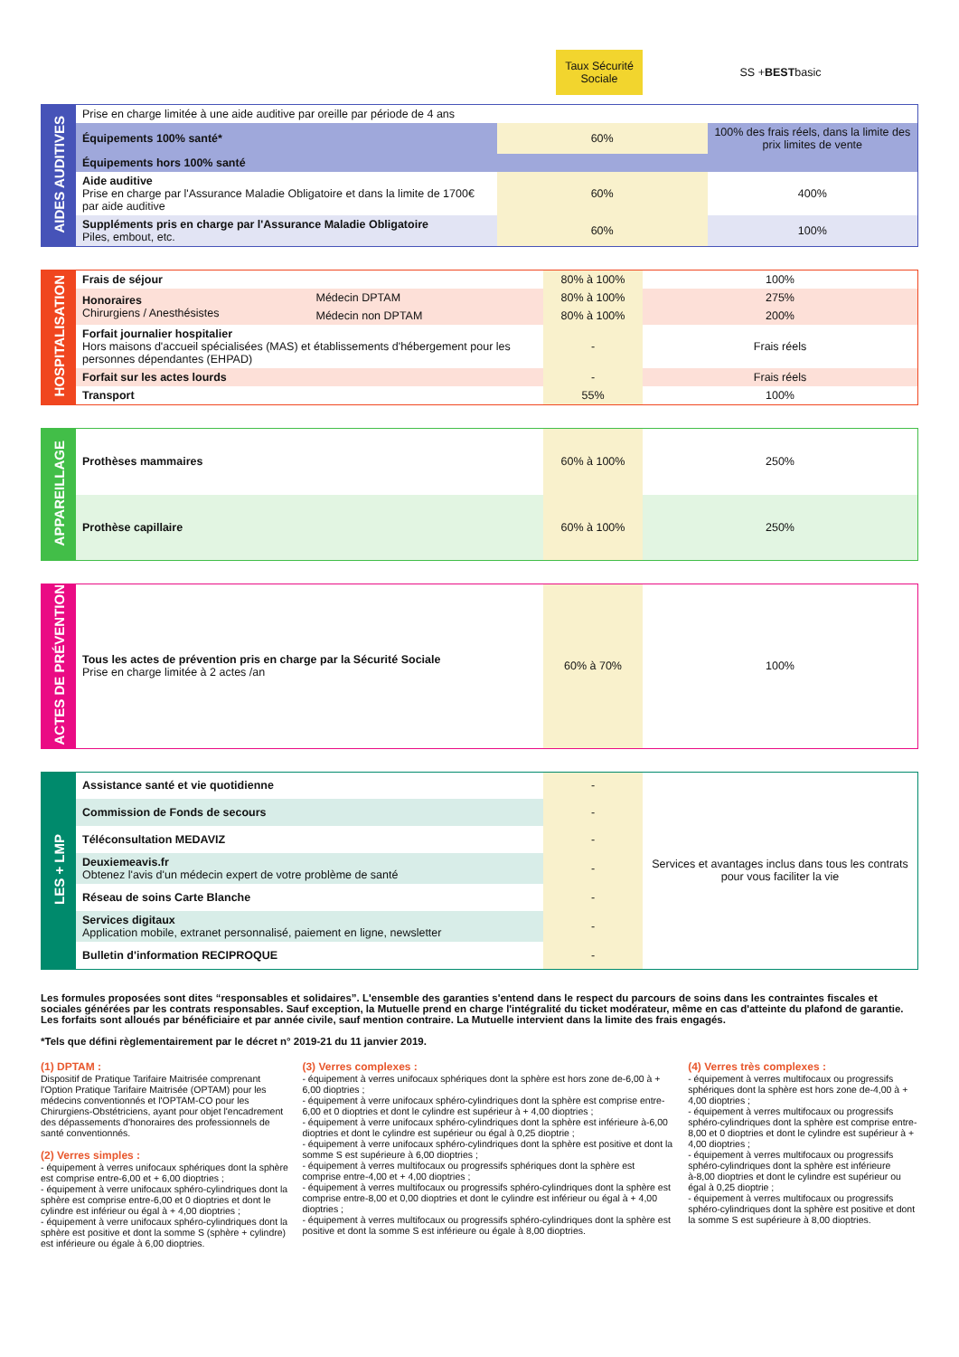Taux Sécurité Sociale
SS +
BEST basic
| AIDES AUDITIVES | Prise en charge limitée à une aide auditive par oreille par période de 4 ans | | |
| | Équipements 100% santé* | 60% | 100% des frais réels, dans la limite des prix limites de vente |
| | Équipements hors 100% santé | | |
| | Aide auditive Prise en charge par l'Assurance Maladie Obligatoire et dans la limite de 1700€ par aide auditive | 60% | 400% |
| | Suppléments pris en charge par l'Assurance Maladie Obligatoire Piles, embout, etc. | 60% | 100% |
| HOSPITALISATION | Frais de séjour | | 80% à 100% | 100% |
| | Honoraires Chirurgiens / Anesthésistes | Médecin DPTAM | 80% à 100% | 275% |
| | | Médecin non DPTAM | 80% à 100% | 200% |
| | Forfait journalier hospitalier Hors maisons d'accueil spécialisées (MAS) et établissements d'hébergement pour les personnes dépendantes (EHPAD) | | - | Frais réels |
| | Forfait sur les actes lourds | | - | Frais réels |
| | Transport | | 55% | 100% |
| APPAREILLAGE | Prothèses mammaires | 60% à 100% | 250% |
| | Prothèse capillaire | 60% à 100% | 250% |
| ACTES DE PRÉVENTION | Tous les actes de prévention pris en charge par la Sécurité Sociale Prise en charge limitée à 2 actes /an | 60% à 70% | 100% |
| LES + LMP | Assistance santé et vie quotidienne | - | Services et avantages inclus dans tous les contrats pour vous faciliter la vie |
| | Commission de Fonds de secours | - | |
| | Téléconsultation MEDAVIZ | - | |
| | Deuxiemeavis.fr Obtenez l'avis d'un médecin expert de votre problème de santé | - | |
| | Réseau de soins Carte Blanche | - | |
| | Services digitaux Application mobile, extranet personnalisé, paiement en ligne, newsletter | - | |
| | Bulletin d'information RECIPROQUE | - | |
Les formules proposées sont dites “responsables et solidaires”. L'ensemble des garanties s'entend dans le respect du parcours de soins dans les contraintes fiscales et sociales générées par les contrats responsables. Sauf exception, la Mutuelle prend en charge l'intégralité du ticket modérateur, même en cas d'atteinte du plafond de garantie. Les forfaits sont alloués par bénéficiaire et par année civile, sauf mention contraire. La Mutuelle intervient dans la limite des frais engagés.
*Tels que défini règlementairement par le décret n° 2019-21 du 11 janvier 2019.
(1) DPTAM :
Dispositif de Pratique Tarifaire Maitrisée comprenant l'Option Pratique Tarifaire Maitrisée (OPTAM) pour les médecins conventionnés et l'OPTAM-CO pour les Chirurgiens-Obstétriciens, ayant pour objet l'encadrement des dépassements d'honoraires des professionnels de santé conventionnés.
(2) Verres simples :
- équipement à verres unifocaux sphériques dont la sphère est comprise entre-6,00 et + 6,00 dioptries ;
- équipement à verre unifocaux sphéro-cylindriques dont la sphère est comprise entre-6,00 et 0 dioptries et dont le cylindre est inférieur ou égal à + 4,00 dioptries ;
- équipement à verre unifocaux sphéro-cylindriques dont la sphère est positive et dont la somme S (sphère + cylindre) est inférieure ou égale à 6,00 dioptries.
(3) Verres complexes :
- équipement à verres unifocaux sphériques dont la sphère est hors zone de-6,00 à + 6,00 dioptries ;
- équipement à verre unifocaux sphéro-cylindriques dont la sphère est comprise entre-6,00 et 0 dioptries et dont le cylindre est supérieur à + 4,00 dioptries ;
- équipement à verre unifocaux sphéro-cylindriques dont la sphère est inférieure à-6,00 dioptries et dont le cylindre est supérieur ou égal à 0,25 dioptrie ;
- équipement à verre unifocaux sphéro-cylindriques dont la sphère est positive et dont la somme S est supérieure à 6,00 dioptries ;
- équipement à verres multifocaux ou progressifs sphériques dont la sphère est comprise entre-4,00 et + 4,00 dioptries ;
- équipement à verres multifocaux ou progressifs sphéro-cylindriques dont la sphère est comprise entre-8,00 et 0,00 dioptries et dont le cylindre est inférieur ou égal à + 4,00 dioptries ;
- équipement à verres multifocaux ou progressifs sphéro-cylindriques dont la sphère est positive et dont la somme S est inférieure ou égale à 8,00 dioptries.
(4) Verres très complexes :
- équipement à verres multifocaux ou progressifs sphériques dont la sphère est hors zone de-4,00 à + 4,00 dioptries ;
- équipement à verres multifocaux ou progressifs sphéro-cylindriques dont la sphère est comprise entre-8,00 et 0 dioptries et dont le cylindre est supérieur à + 4,00 dioptries ;
- équipement à verres multifocaux ou progressifs sphéro-cylindriques dont la sphère est inférieure à-8,00 dioptries et dont le cylindre est supérieur ou égal à 0,25 dioptrie ;
- équipement à verres multifocaux ou progressifs sphéro-cylindriques dont la sphère est positive et dont la somme S est supérieure à 8,00 dioptries.